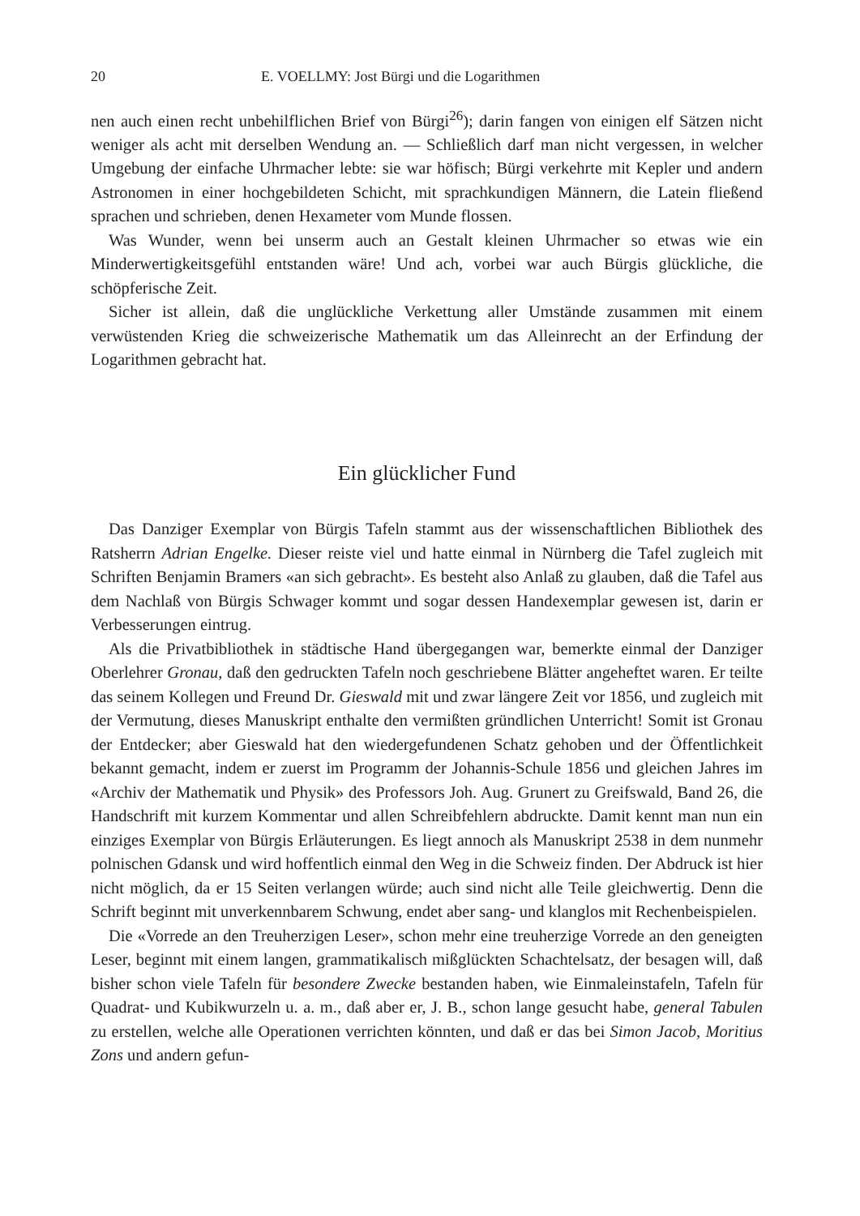20 E. VOELLMY: Jost Bürgi und die Logarithmen
nen auch einen recht unbehilflichen Brief von Bürgi<sup>26</sup>); darin fangen von einigen elf Sätzen nicht weniger als acht mit derselben Wendung an. — Schließlich darf man nicht vergessen, in welcher Umgebung der einfache Uhrmacher lebte: sie war höfisch; Bürgi verkehrte mit Kepler und andern Astronomen in einer hochgebildeten Schicht, mit sprachkundigen Männern, die Latein fließend sprachen und schrieben, denen Hexameter vom Munde flossen.
Was Wunder, wenn bei unserm auch an Gestalt kleinen Uhrmacher so etwas wie ein Minderwertigkeitsgefühl entstanden wäre! Und ach, vorbei war auch Bürgis glückliche, die schöpferische Zeit.
Sicher ist allein, daß die unglückliche Verkettung aller Umstände zusammen mit einem verwüstenden Krieg die schweizerische Mathematik um das Alleinrecht an der Erfindung der Logarithmen gebracht hat.
Ein glücklicher Fund
Das Danziger Exemplar von Bürgis Tafeln stammt aus der wissenschaftlichen Bibliothek des Ratsherrn Adrian Engelke. Dieser reiste viel und hatte einmal in Nürnberg die Tafel zugleich mit Schriften Benjamin Bramers «an sich gebracht». Es besteht also Anlaß zu glauben, daß die Tafel aus dem Nachlaß von Bürgis Schwager kommt und sogar dessen Handexemplar gewesen ist, darin er Verbesserungen eintrug.
Als die Privatbibliothek in städtische Hand übergegangen war, bemerkte einmal der Danziger Oberlehrer Gronau, daß den gedruckten Tafeln noch geschriebene Blätter angeheftet waren. Er teilte das seinem Kollegen und Freund Dr. Gieswald mit und zwar längere Zeit vor 1856, und zugleich mit der Vermutung, dieses Manuskript enthalte den vermißten gründlichen Unterricht! Somit ist Gronau der Entdecker; aber Gieswald hat den wiedergefundenen Schatz gehoben und der Öffentlichkeit bekannt gemacht, indem er zuerst im Programm der Johannis-Schule 1856 und gleichen Jahres im «Archiv der Mathematik und Physik» des Professors Joh. Aug. Grunert zu Greifswald, Band 26, die Handschrift mit kurzem Kommentar und allen Schreibfehlern abdruckte. Damit kennt man nun ein einziges Exemplar von Bürgis Erläuterungen. Es liegt annoch als Manuskript 2538 in dem nunmehr polnischen Gdansk und wird hoffentlich einmal den Weg in die Schweiz finden. Der Abdruck ist hier nicht möglich, da er 15 Seiten verlangen würde; auch sind nicht alle Teile gleichwertig. Denn die Schrift beginnt mit unverkennbarem Schwung, endet aber sang- und klanglos mit Rechenbeispielen.
Die «Vorrede an den Treuherzigen Leser», schon mehr eine treuherzige Vorrede an den geneigten Leser, beginnt mit einem langen, grammatikalisch mißglückten Schachtelsatz, der besagen will, daß bisher schon viele Tafeln für besondere Zwecke bestanden haben, wie Einmaleinstafeln, Tafeln für Quadrat- und Kubikwurzeln u. a. m., daß aber er, J. B., schon lange gesucht habe, general Tabulen zu erstellen, welche alle Operationen verrichten könnten, und daß er das bei Simon Jacob, Moritius Zons und andern gefun-